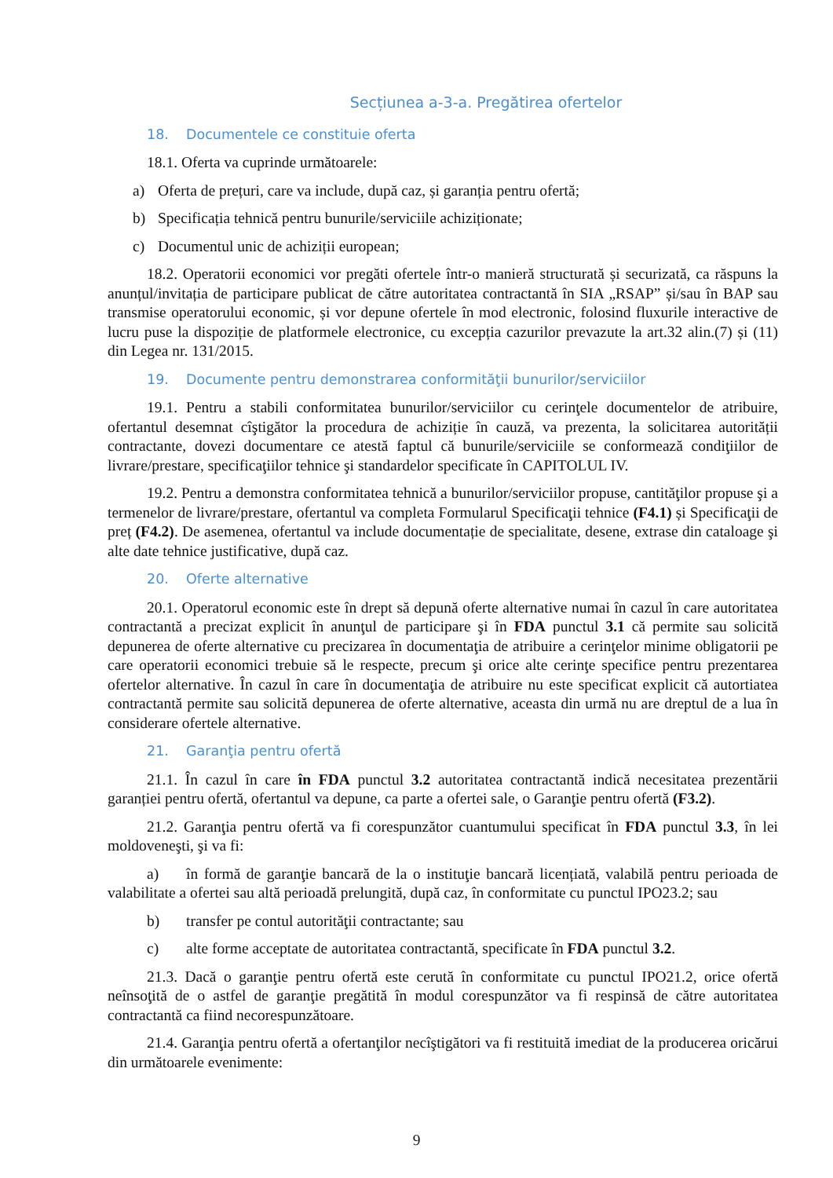Secțiunea a-3-a. Pregătirea ofertelor
18. Documentele ce constituie oferta
18.1. Oferta va cuprinde următoarele:
a) Oferta de prețuri, care va include, după caz, și garanția pentru ofertă;
b) Specificația tehnică pentru bunurile/serviciile achiziționate;
c) Documentul unic de achiziții european;
18.2. Operatorii economici vor pregăti ofertele într-o manieră structurată și securizată, ca răspuns la anunțul/invitația de participare publicat de către autoritatea contractantă în SIA „RSAP” și/sau în BAP sau transmise operatorului economic, și vor depune ofertele în mod electronic, folosind fluxurile interactive de lucru puse la dispoziție de platformele electronice, cu excepția cazurilor prevazute la art.32 alin.(7) și (11) din Legea nr. 131/2015.
19. Documente pentru demonstrarea conformităţii bunurilor/serviciilor
19.1. Pentru a stabili conformitatea bunurilor/serviciilor cu cerinţele documentelor de atribuire, ofertantul desemnat cîştigător la procedura de achiziție în cauză, va prezenta, la solicitarea autorității contractante, dovezi documentare ce atestă faptul că bunurile/serviciile se conformează condiţiilor de livrare/prestare, specificaţiilor tehnice şi standardelor specificate în CAPITOLUL IV.
19.2. Pentru a demonstra conformitatea tehnică a bunurilor/serviciilor propuse, cantităţilor propuse şi a termenelor de livrare/prestare, ofertantul va completa Formularul Specificaţii tehnice (F4.1) și Specificaţii de preț (F4.2). De asemenea, ofertantul va include documentație de specialitate, desene, extrase din cataloage şi alte date tehnice justificative, după caz.
20. Oferte alternative
20.1. Operatorul economic este în drept să depună oferte alternative numai în cazul în care autoritatea contractantă a precizat explicit în anunţul de participare şi în FDA punctul 3.1 că permite sau solicită depunerea de oferte alternative cu precizarea în documentaţia de atribuire a cerinţelor minime obligatorii pe care operatorii economici trebuie să le respecte, precum şi orice alte cerinţe specifice pentru prezentarea ofertelor alternative. În cazul în care în documentaţia de atribuire nu este specificat explicit că autortiatea contractantă permite sau solicită depunerea de oferte alternative, aceasta din urmă nu are dreptul de a lua în considerare ofertele alternative.
21. Garanţia pentru ofertă
21.1. În cazul în care în FDA punctul 3.2 autoritatea contractantă indică necesitatea prezentării garanției pentru ofertă, ofertantul va depune, ca parte a ofertei sale, o Garanţie pentru ofertă (F3.2).
21.2. Garanţia pentru ofertă va fi corespunzător cuantumului specificat în FDA punctul 3.3, în lei moldoveneşti, şi va fi:
a) în formă de garanţie bancară de la o instituţie bancară licențiată, valabilă pentru perioada de valabilitate a ofertei sau altă perioadă prelungită, după caz, în conformitate cu punctul IPO23.2; sau
b) transfer pe contul autorităţii contractante; sau
c) alte forme acceptate de autoritatea contractantă, specificate în FDA punctul 3.2.
21.3. Dacă o garanţie pentru ofertă este cerută în conformitate cu punctul IPO21.2, orice ofertă neînsoţită de o astfel de garanţie pregătită în modul corespunzător va fi respinsă de către autoritatea contractantă ca fiind necorespunzătoare.
21.4. Garanţia pentru ofertă a ofertanţilor necîştigători va fi restituită imediat de la producerea oricărui din următoarele evenimente:
9